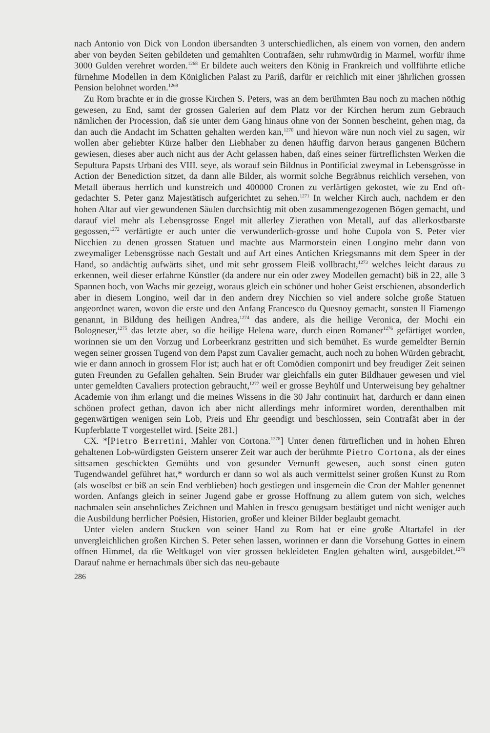nach Antonio von Dick von London übersandten 3 unterschiedlichen, als einem von vornen, den andern aber von beyden Seiten gebildeten und gemahlten Contrafäen, sehr ruhmwürdig in Marmel, worfür ihme 3000 Gulden verehret worden.<sup>1268</sup> Er bildete auch weiters den König in Frankreich und vollführte etliche fürnehme Modellen in dem Königlichen Palast zu Pariß, darfür er reichlich mit einer jährlichen grossen Pension belohnet worden.<sup>1269</sup>
Zu Rom brachte er in die grosse Kirchen S. Peters, was an dem berühmten Bau noch zu machen nöthig gewesen, zu End, samt der grossen Galerien auf dem Platz vor der Kirchen herum zum Gebrauch nämlichen der Procession, daß sie unter dem Gang hinaus ohne von der Sonnen bescheint, gehen mag, da dan auch die Andacht im Schatten gehalten werden kan,<sup>1270</sup> und hievon wäre nun noch viel zu sagen, wir wollen aber geliebter Kürze halber den Liebhaber zu denen häuffig darvon heraus gangenen Büchern gewiesen, dieses aber auch nicht aus der Acht gelassen haben, daß eines seiner fürtreflichsten Werken die Sepultura Papsts Urbani des VIII. seye, als worauf sein Bildnus in Pontificial zweymal in Lebensgrösse in Action der Benediction sitzet, da dann alle Bilder, als wormit solche Begräbnus reichlich versehen, von Metall überaus herrlich und kunstreich und 400000 Cronen zu verfärtigen gekostet, wie zu End oft-gedachter S. Peter ganz Majestätisch aufgerichtet zu sehen.<sup>1271</sup> In welcher Kirch auch, nachdem er den hohen Altar auf vier gewundenen Säulen durchsichtig mit oben zusammengezogenen Bögen gemacht, und darauf viel mehr als Lebensgrosse Engel mit allerley Zierathen von Metall, auf das allerkostbarste gegossen,<sup>1272</sup> verfärtigte er auch unter die verwunderlich-grosse und hohe Cupola von S. Peter vier Nicchien zu denen grossen Statuen und machte aus Marmorstein einen Longino mehr dann von zweymaliger Lebensgrösse nach Gestalt und auf Art eines Antichen Kriegsmanns mit dem Speer in der Hand, so andächtig aufwärts sihet, und mit sehr grossem Fleiß vollbracht,<sup>1273</sup> welches leicht daraus zu erkennen, weil dieser erfahrne Künstler (da andere nur ein oder zwey Modellen gemacht) biß in 22, alle 3 Spannen hoch, von Wachs mir gezeigt, woraus gleich ein schöner und hoher Geist erschienen, absonderlich aber in diesem Longino, weil dar in den andern drey Nicchien so viel andere solche große Statuen angeordnet waren, wovon die erste und den Anfang Francesco du Quesnoy gemacht, sonsten Il Fiamengo genannt, in Bildung des heiligen Andrea,<sup>1274</sup> das andere, als die heilige Veronica, der Mochi ein Bologneser,<sup>1275</sup> das letzte aber, so die heilige Helena ware, durch einen Romaner<sup>1276</sup> gefärtiget worden, worinnen sie um den Vorzug und Lorbeerkranz gestritten und sich bemühet. Es wurde gemeldter Bernin wegen seiner grossen Tugend von dem Papst zum Cavalier gemacht, auch noch zu hohen Würden gebracht, wie er dann annoch in grossem Flor ist; auch hat er oft Comödien componirt und bey freudiger Zeit seinen guten Freunden zu Gefallen gehalten. Sein Bruder war gleichfalls ein guter Bildhauer gewesen und viel unter gemeldten Cavaliers protection gebraucht,<sup>1277</sup> weil er grosse Beyhülf und Unterweisung bey gehaltner Academie von ihm erlangt und die meines Wissens in die 30 Jahr continuirt hat, dardurch er dann einen schönen profect gethan, davon ich aber nicht allerdings mehr informiret worden, derenthalben mit gegenwärtigen wenigen sein Lob, Preis und Ehr geendigt und beschlossen, sein Contrafät aber in der Kupferblatte T vorgestellet wird. [Seite 281.]
CX. *[Pietro Berretini, Mahler von Cortona.<sup>1278</sup>] Unter denen fürtreflichen und in hohen Ehren gehaltenen Lob-würdigsten Geistern unserer Zeit war auch der berühmte Pietro Cortona, als der eines sittsamen geschickten Gemühts und von gesunder Vernunft gewesen, auch sonst einen guten Tugendwandel geführet hat,* wordurch er dann so wol als auch vermittelst seiner großen Kunst zu Rom (als woselbst er biß an sein End verblieben) hoch gestiegen und insgemein die Cron der Mahler genennet worden. Anfangs gleich in seiner Jugend gabe er grosse Hoffnung zu allem gutem von sich, welches nachmalen sein ansehnliches Zeichnen und Mahlen in fresco genugsam bestätiget und nicht weniger auch die Ausbildung herrlicher Poësien, Historien, großer und kleiner Bilder beglaubt gemacht.
Unter vielen andern Stucken von seiner Hand zu Rom hat er eine große Altartafel in der unvergleichlichen großen Kirchen S. Peter sehen lassen, worinnen er dann die Vorsehung Gottes in einem offnen Himmel, da die Weltkugel von vier grossen bekleideten Englen gehalten wird, ausgebildet.<sup>1279</sup> Darauf nahme er hernachmals über sich das neu-gebaute
286